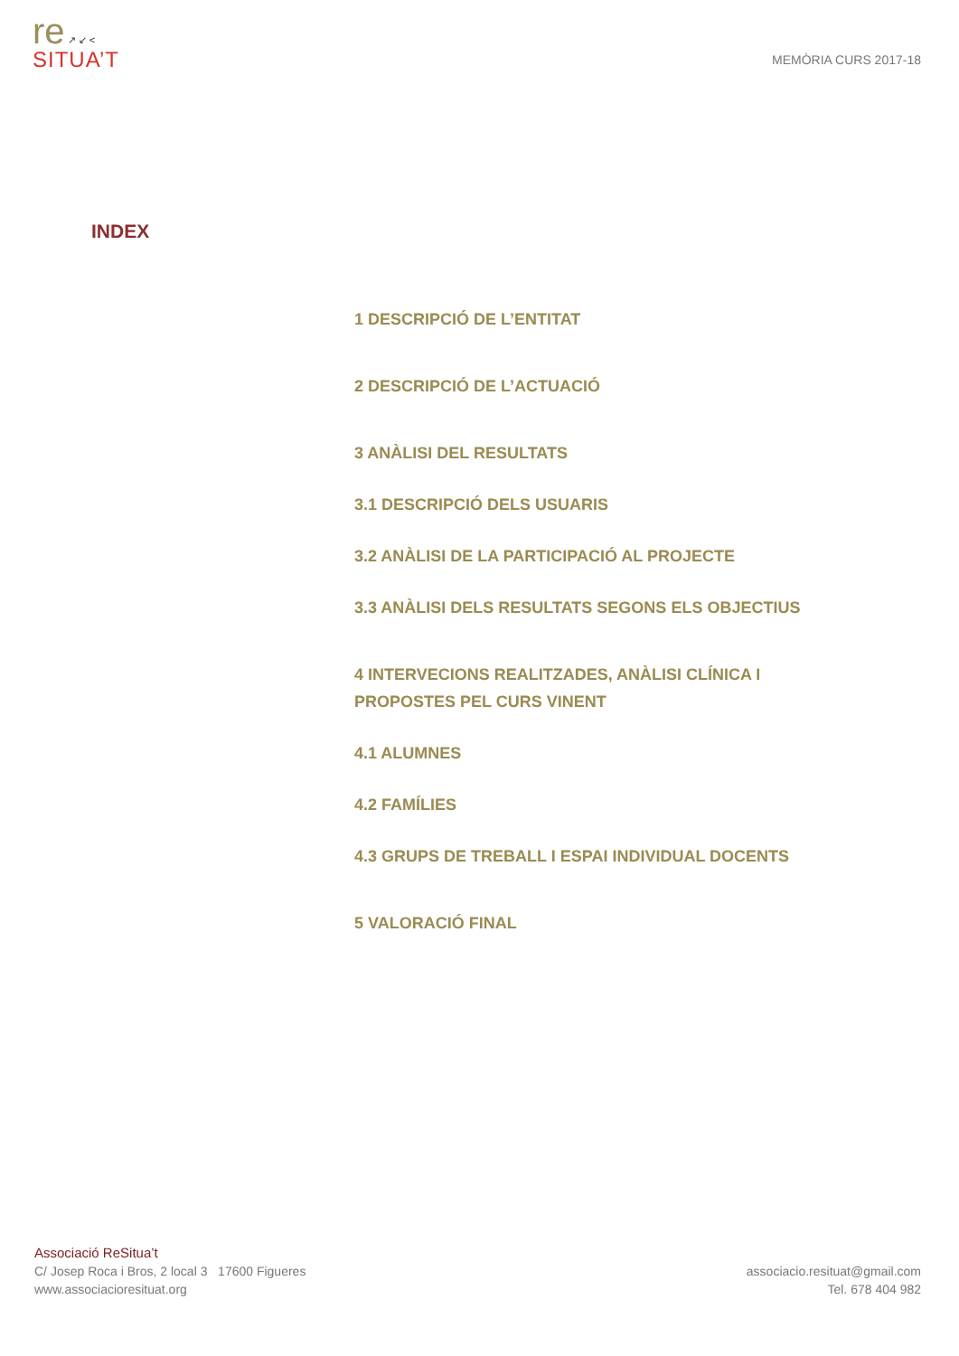re ↗ ↙ <
SITUA’T
MEMÒRIA CURS 2017-18
INDEX
1 DESCRIPCIÓ DE L’ENTITAT
2 DESCRIPCIÓ DE L’ACTUACIÓ
3 ANÀLISI DEL RESULTATS
3.1 DESCRIPCIÓ DELS USUARIS
3.2 ANÀLISI DE LA PARTICIPACIÓ AL PROJECTE
3.3 ANÀLISI DELS RESULTATS SEGONS ELS OBJECTIUS
4 INTERVECIONS REALITZADES, ANÀLISI CLÍNICA I PROPOSTES PEL CURS VINENT
4.1 ALUMNES
4.2 FAMÍLIES
4.3 GRUPS DE TREBALL I ESPAI INDIVIDUAL DOCENTS
5 VALORACIÓ FINAL
Associació ReSitua’t
C/ Josep Roca i Bros, 2 local 3 17600 Figueres
www.associacioresituat.org
associacio.resituat@gmail.com
Tel. 678 404 982